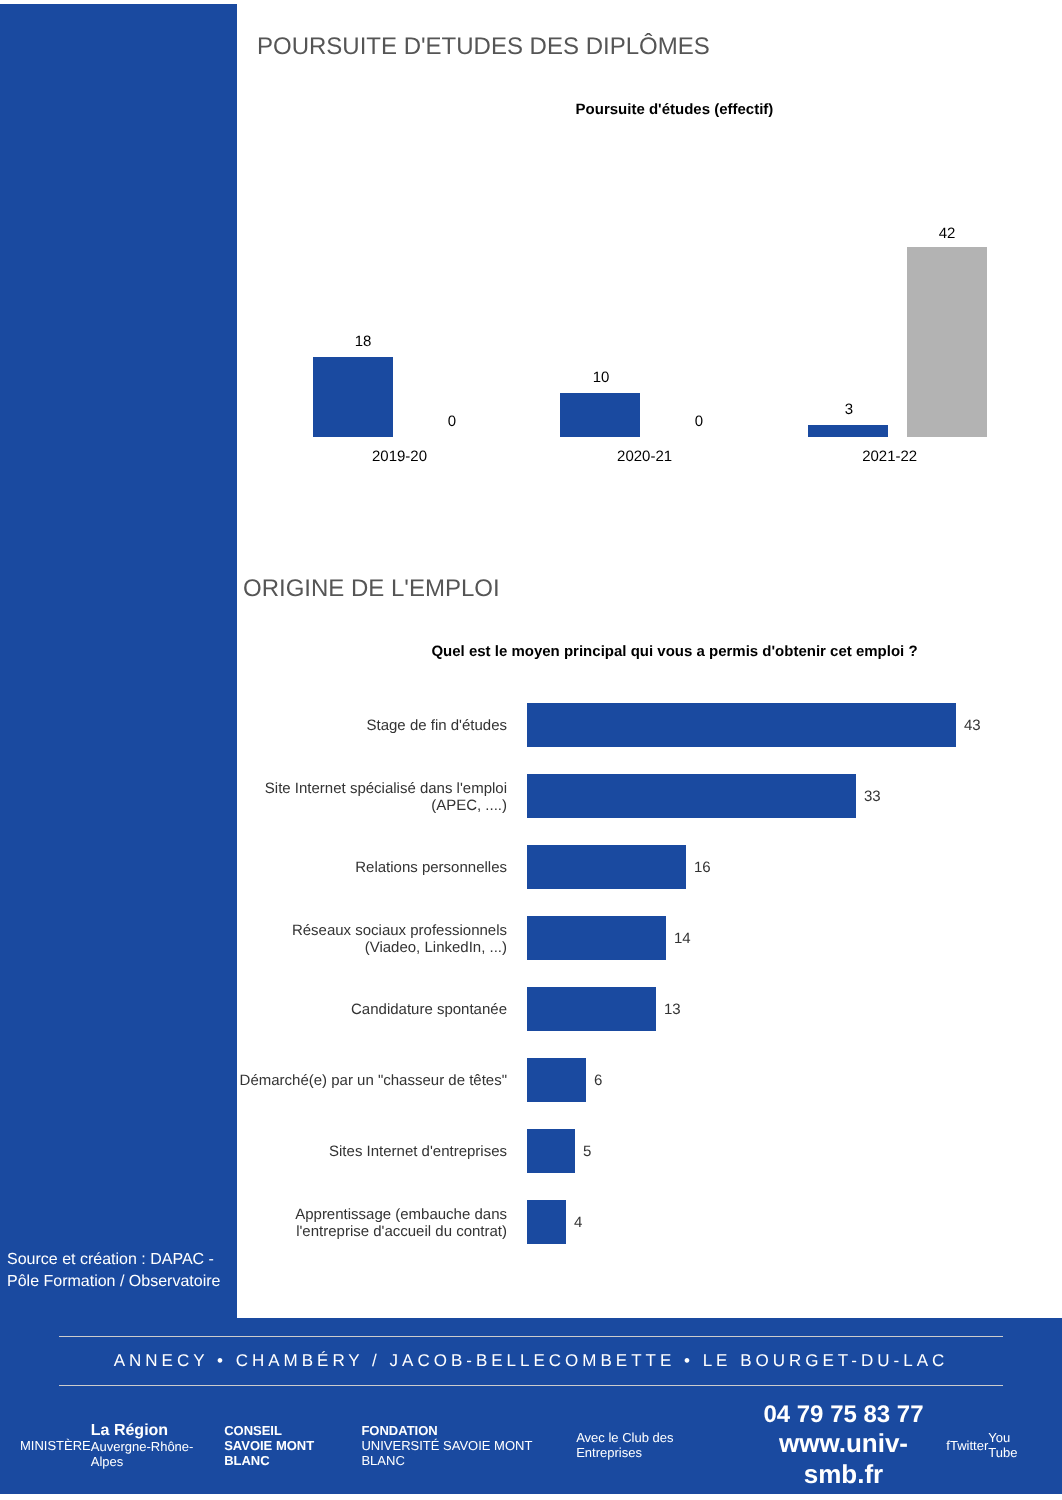Source et création : DAPAC -
Pôle Formation / Observatoire
POURSUITE D'ETUDES DES DIPLÔMES
Poursuite d'études (effectif)
18
0
10
0
3
42
2019-20 2020-21 2021-22
ORIGINE DE L'EMPLOI
Quel est le moyen principal qui vous a permis d'obtenir cet emploi ?
Stage de fin d'études 43
Site Internet spécialisé dans l'emploi (APEC, ....)
33
Relations personnelles 16
Réseaux sociaux professionnels (Viadeo, LinkedIn, ...)
14
Candidature spontanée 13
Démarché(e) par un "chasseur de têtes"
6
Sites Internet d'entreprises 5
Apprentissage (embauche dans l'entreprise d'accueil du contrat)
4
ANNECY • CHAMBÉRY / JACOB-BELLECOMBETTE • LE BOURGET-DU-LAC
MINISTÈRE La Région
Auvergne-Rhône-Alpes CONSEIL
SAVOIE MONT BLANC FONDATION
UNIVERSITÉ SAVOIE MONT BLANC Avec le Club des Entreprises 04 79 75 83 77
www.univ-smb.fr f Twitter You Tube